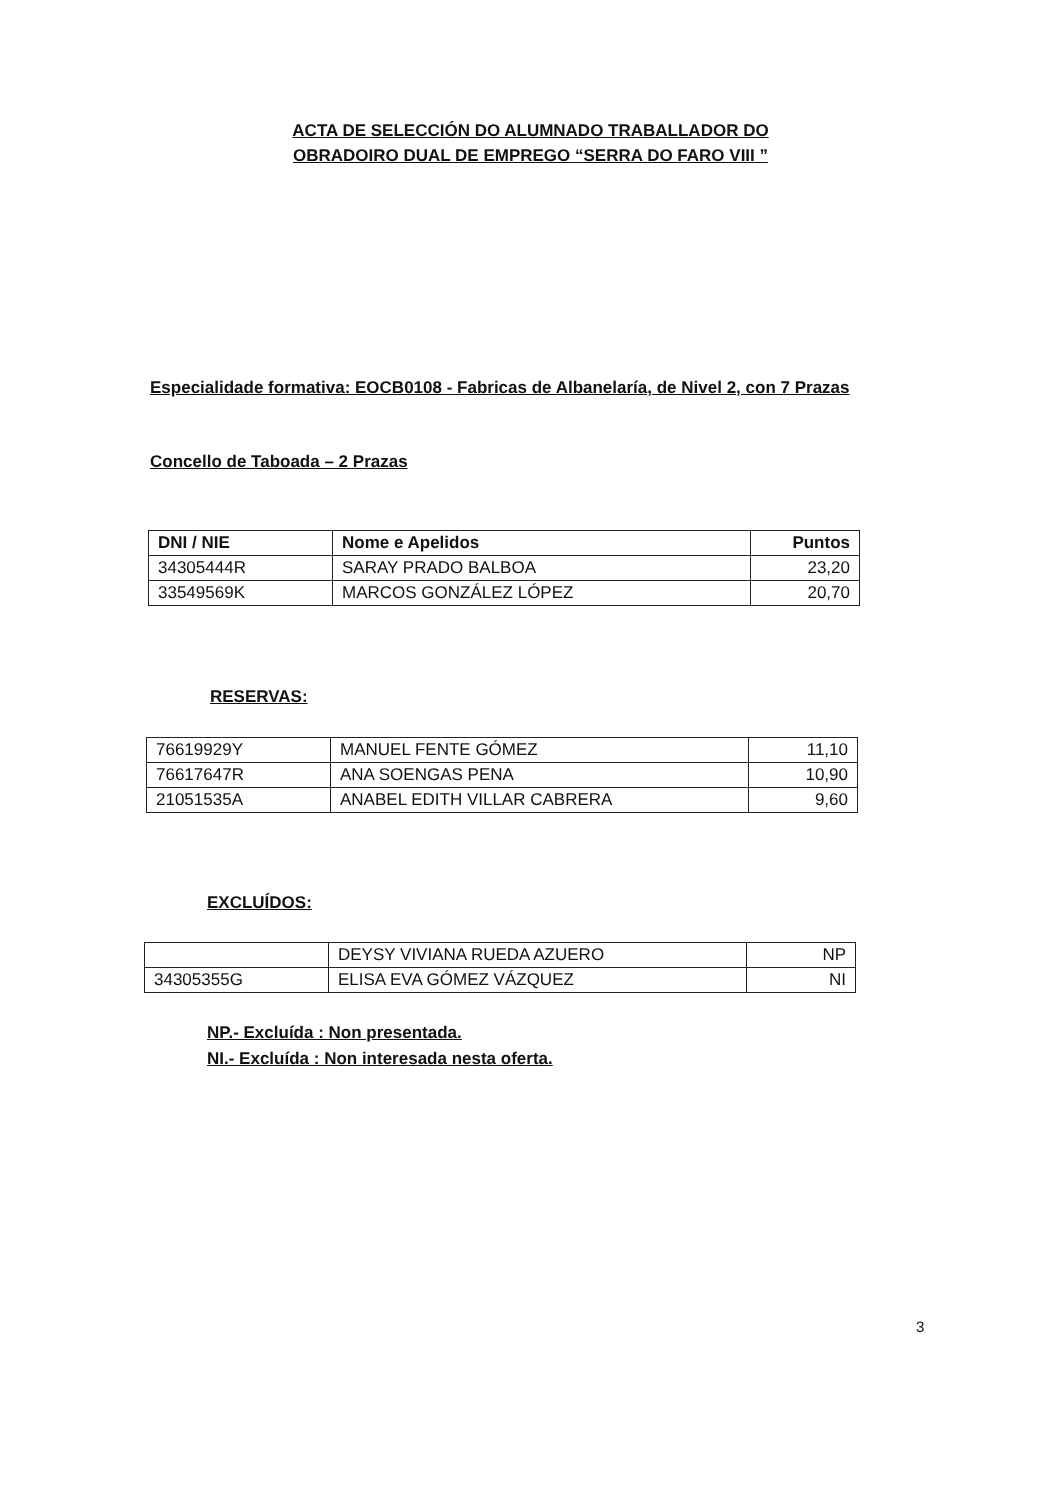ACTA DE SELECCIÓN DO ALUMNADO TRABALLADOR DO
OBRADOIRO DUAL DE EMPREGO “SERRA DO FARO VIII ”
Especialidade formativa: EOCB0108 - Fabricas de Albanelaría, de Nivel 2, con 7 Prazas
Concello de Taboada – 2 Prazas
| DNI / NIE | Nome e Apelidos | Puntos |
| --- | --- | --- |
| 34305444R | SARAY PRADO BALBOA | 23,20 |
| 33549569K | MARCOS GONZÁLEZ LÓPEZ | 20,70 |
RESERVAS:
| 76619929Y | MANUEL FENTE GÓMEZ | 11,10 |
| 76617647R | ANA SOENGAS PENA | 10,90 |
| 21051535A | ANABEL EDITH VILLAR CABRERA | 9,60 |
EXCLUÍDOS:
| | DEYSY VIVIANA RUEDA AZUERO | NP |
| 34305355G | ELISA EVA GÓMEZ VÁZQUEZ | NI |
NP.- Excluída : Non presentada.
NI.- Excluída : Non interesada nesta oferta.
3